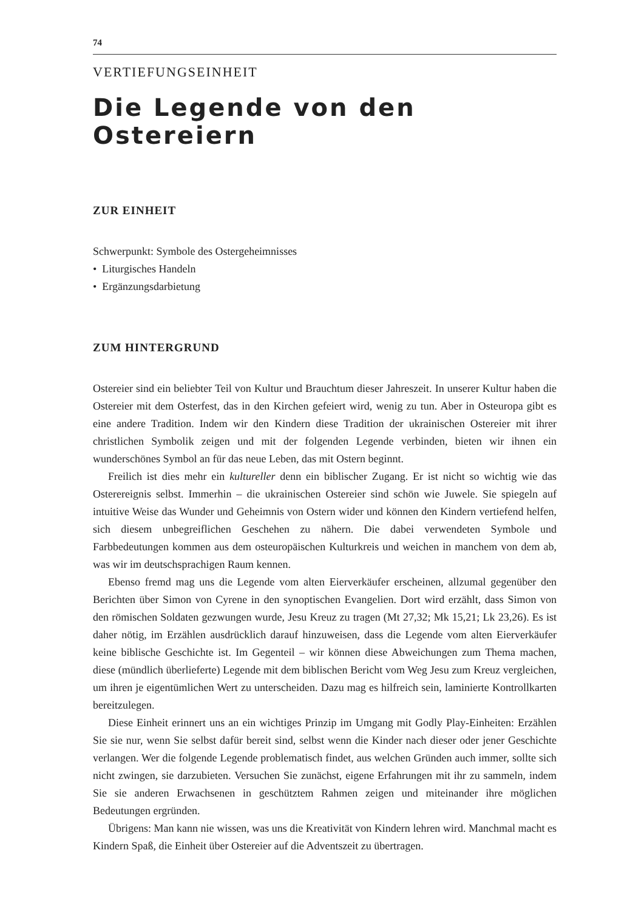74
VERTIEFUNGSEINHEIT
Die Legende von den Ostereiern
ZUR EINHEIT
Schwerpunkt: Symbole des Ostergeheimnisses
• Liturgisches Handeln
• Ergänzungsdarbietung
ZUM HINTERGRUND
Ostereier sind ein beliebter Teil von Kultur und Brauchtum dieser Jahreszeit. In unserer Kultur haben die Ostereier mit dem Osterfest, das in den Kirchen gefeiert wird, wenig zu tun. Aber in Osteuropa gibt es eine andere Tradition. Indem wir den Kindern diese Tradition der ukrainischen Ostereier mit ihrer christlichen Symbolik zeigen und mit der folgenden Legende verbinden, bieten wir ihnen ein wunderschönes Symbol an für das neue Leben, das mit Ostern beginnt.
Freilich ist dies mehr ein kultureller denn ein biblischer Zugang. Er ist nicht so wichtig wie das Osterereignis selbst. Immerhin – die ukrainischen Ostereier sind schön wie Juwele. Sie spiegeln auf intuitive Weise das Wunder und Geheimnis von Ostern wider und können den Kindern vertiefend helfen, sich diesem unbegreiflichen Geschehen zu nähern. Die dabei verwendeten Symbole und Farbbedeutungen kommen aus dem osteuropäischen Kulturkreis und weichen in manchem von dem ab, was wir im deutschsprachigen Raum kennen.
Ebenso fremd mag uns die Legende vom alten Eierverkäufer erscheinen, allzumal gegenüber den Berichten über Simon von Cyrene in den synoptischen Evangelien. Dort wird erzählt, dass Simon von den römischen Soldaten gezwungen wurde, Jesu Kreuz zu tragen (Mt 27,32; Mk 15,21; Lk 23,26). Es ist daher nötig, im Erzählen ausdrücklich darauf hinzuweisen, dass die Legende vom alten Eierverkäufer keine biblische Geschichte ist. Im Gegenteil – wir können diese Abweichungen zum Thema machen, diese (mündlich überlieferte) Legende mit dem biblischen Bericht vom Weg Jesu zum Kreuz vergleichen, um ihren je eigentümlichen Wert zu unterscheiden. Dazu mag es hilfreich sein, laminierte Kontrollkarten bereitzulegen.
Diese Einheit erinnert uns an ein wichtiges Prinzip im Umgang mit Godly Play-Einheiten: Erzählen Sie sie nur, wenn Sie selbst dafür bereit sind, selbst wenn die Kinder nach dieser oder jener Geschichte verlangen. Wer die folgende Legende problematisch findet, aus welchen Gründen auch immer, sollte sich nicht zwingen, sie darzubieten. Versuchen Sie zunächst, eigene Erfahrungen mit ihr zu sammeln, indem Sie sie anderen Erwachsenen in geschütztem Rahmen zeigen und miteinander ihre möglichen Bedeutungen ergründen.
Übrigens: Man kann nie wissen, was uns die Kreativität von Kindern lehren wird. Manchmal macht es Kindern Spaß, die Einheit über Ostereier auf die Adventszeit zu übertragen.